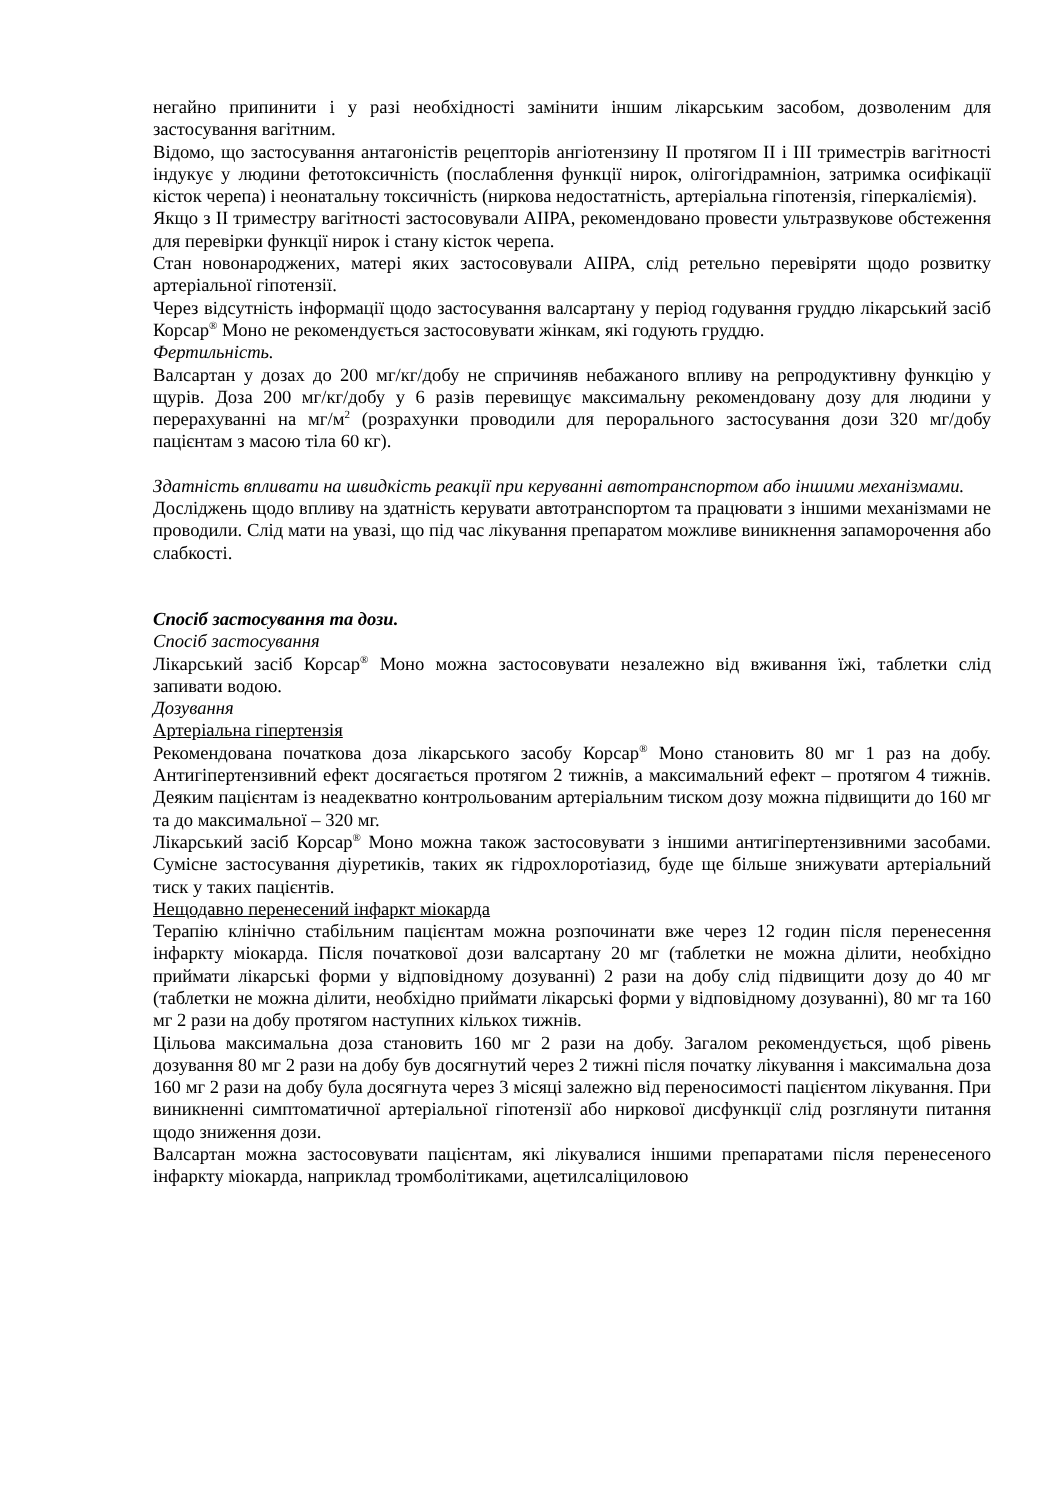негайно припинити і у разі необхідності замінити іншим лікарським засобом, дозволеним для застосування вагітним.
Відомо, що застосування антагоністів рецепторів ангіотензину ІІ протягом ІІ і ІІІ триместрів вагітності індукує у людини фетотоксичність (послаблення функції нирок, олігогідрамніон, затримка осифікації кісток черепа) і неонатальну токсичність (ниркова недостатність, артеріальна гіпотензія, гіперкаліємія).
Якщо з ІІ триместру вагітності застосовували АІІРА, рекомендовано провести ультразвукове обстеження для перевірки функції нирок і стану кісток черепа.
Стан новонароджених, матері яких застосовували АІІРА, слід ретельно перевіряти щодо розвитку артеріальної гіпотензії.
Через відсутність інформації щодо застосування валсартану у період годування груддю лікарський засіб Корсар<sup>®</sup> Моно не рекомендується застосовувати жінкам, які годують груддю.
Фертильність.
Валсартан у дозах до 200 мг/кг/добу не спричиняв небажаного впливу на репродуктивну функцію у щурів. Доза 200 мг/кг/добу у 6 разів перевищує максимальну рекомендовану дозу для людини у перерахуванні на мг/м<sup>2</sup> (розрахунки проводили для перорального застосування дози 320 мг/добу пацієнтам з масою тіла 60 кг).
Здатність впливати на швидкість реакції при керуванні автотранспортом або іншими механізмами.
Досліджень щодо впливу на здатність керувати автотранспортом та працювати з іншими механізмами не проводили. Слід мати на увазі, що під час лікування препаратом можливе виникнення запаморочення або слабкості.
Спосіб застосування та дози.
Спосіб застосування
Лікарський засіб Корсар<sup>®</sup> Моно можна застосовувати незалежно від вживання їжі, таблетки слід запивати водою.
Дозування
Артеріальна гіпертензія
Рекомендована початкова доза лікарського засобу Корсар<sup>®</sup> Моно становить 80 мг 1 раз на добу. Антигіпертензивний ефект досягається протягом 2 тижнів, а максимальний ефект – протягом 4 тижнів. Деяким пацієнтам із неадекватно контрольованим артеріальним тиском дозу можна підвищити до 160 мг та до максимальної – 320 мг.
Лікарський засіб Корсар<sup>®</sup> Моно можна також застосовувати з іншими антигіпертензивними засобами. Сумісне застосування діуретиків, таких як гідрохлоротіазид, буде ще більше знижувати артеріальний тиск у таких пацієнтів.
Нещодавно перенесений інфаркт міокарда
Терапію клінічно стабільним пацієнтам можна розпочинати вже через 12 годин після перенесення інфаркту міокарда. Після початкової дози валсартану 20 мг (таблетки не можна ділити, необхідно приймати лікарські форми у відповідному дозуванні) 2 рази на добу слід підвищити дозу до 40 мг (таблетки не можна ділити, необхідно приймати лікарські форми у відповідному дозуванні), 80 мг та 160 мг 2 рази на добу протягом наступних кількох тижнів.
Цільова максимальна доза становить 160 мг 2 рази на добу. Загалом рекомендується, щоб рівень дозування 80 мг 2 рази на добу був досягнутий через 2 тижні після початку лікування і максимальна доза 160 мг 2 рази на добу була досягнута через 3 місяці залежно від переносимості пацієнтом лікування. При виникненні симптоматичної артеріальної гіпотензії або ниркової дисфункції слід розглянути питання щодо зниження дози.
Валсартан можна застосовувати пацієнтам, які лікувалися іншими препаратами після перенесеного інфаркту міокарда, наприклад тромболітиками, ацетилсаліциловою